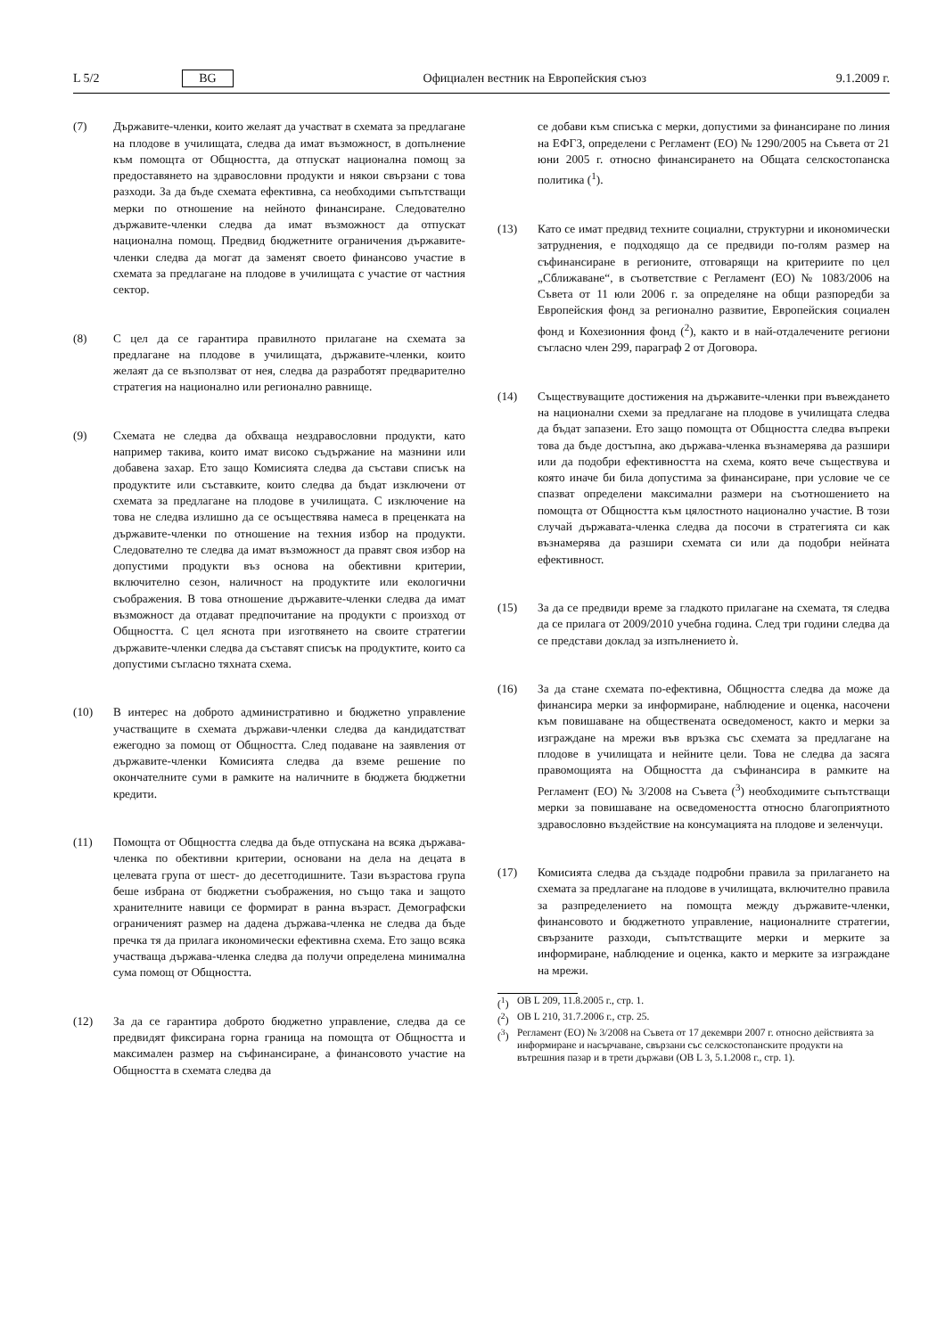L 5/2 BG Официален вестник на Европейския съюз 9.1.2009 г.
(7) Държавите-членки, които желаят да участват в схемата за предлагане на плодове в училищата, следва да имат възможност, в допълнение към помощта от Общността, да отпускат национална помощ за предоставянето на здравословни продукти и някои свързани с това разходи. За да бъде схемата ефективна, са необходими съпътстващи мерки по отношение на нейното финансиране. Следователно държавите-членки следва да имат възможност да отпускат национална помощ. Предвид бюджетните ограничения държавите-членки следва да могат да заменят своето финансово участие в схемата за предлагане на плодове в училищата с участие от частния сектор.
(8) С цел да се гарантира правилното прилагане на схемата за предлагане на плодове в училищата, държавите-членки, които желаят да се възползват от нея, следва да разработят предварително стратегия на национално или регионално равнище.
(9) Схемата не следва да обхваща нездравословни продукти, като например такива, които имат високо съдържание на мазнини или добавена захар. Ето защо Комисията следва да състави списък на продуктите или съставките, които следва да бъдат изключени от схемата за предлагане на плодове в училищата. С изключение на това не следва излишно да се осъществява намеса в преценката на държавите-членки по отношение на техния избор на продукти. Следователно те следва да имат възможност да правят своя избор на допустими продукти въз основа на обективни критерии, включително сезон, наличност на продуктите или екологични съображения. В това отношение държавите-членки следва да имат възможност да отдават предпочитание на продукти с произход от Общността. С цел яснота при изготвянето на своите стратегии държавите-членки следва да съставят списък на продуктите, които са допустими съгласно тяхната схема.
(10) В интерес на доброто административно и бюджетно управление участващите в схемата държави-членки следва да кандидатстват ежегодно за помощ от Общността. След подаване на заявления от държавите-членки Комисията следва да вземе решение по окончателните суми в рамките на наличните в бюджета бюджетни кредити.
(11) Помощта от Общността следва да бъде отпускана на всяка държава-членка по обективни критерии, основани на дела на децата в целевата група от шест- до десетгодишните. Тази възрастова група беше избрана от бюджетни съображения, но също така и защото хранителните навици се формират в ранна възраст. Демографски ограниченият размер на дадена държава-членка не следва да бъде пречка тя да прилага икономически ефективна схема. Ето защо всяка участваща държава-членка следва да получи определена минимална сума помощ от Общността.
(12) За да се гарантира доброто бюджетно управление, следва да се предвидят фиксирана горна граница на помощта от Общността и максимален размер на съфинансиране, а финансовото участие на Общността в схемата следва да
се добави към списъка с мерки, допустими за финансиране по линия на ЕФГЗ, определени с Регламент (ЕО) № 1290/2005 на Съвета от 21 юни 2005 г. относно финансирането на Общата селскостопанска политика (<sup>1</sup>).
(13) Като се имат предвид техните социални, структурни и икономически затруднения, е подходящо да се предвиди по-голям размер на съфинансиране в регионите, отговарящи на критериите по цел „Сближаване“, в съответствие с Регламент (ЕО) № 1083/2006 на Съвета от 11 юли 2006 г. за определяне на общи разпоредби за Европейския фонд за регионално развитие, Европейския социален фонд и Кохезионния фонд (<sup>2</sup>), както и в най-отдалечените региони съгласно член 299, параграф 2 от Договора.
(14) Съществуващите достижения на държавите-членки при въвеждането на национални схеми за предлагане на плодове в училищата следва да бъдат запазени. Ето защо помощта от Общността следва въпреки това да бъде достъпна, ако държава-членка възнамерява да разшири или да подобри ефективността на схема, която вече съществува и която иначе би била допустима за финансиране, при условие че се спазват определени максимални размери на съотношението на помощта от Общността към цялостното национално участие. В този случай държавата-членка следва да посочи в стратегията си как възнамерява да разшири схемата си или да подобри нейната ефективност.
(15) За да се предвиди време за гладкото прилагане на схемата, тя следва да се прилага от 2009/2010 учебна година. След три години следва да се представи доклад за изпълнението ѝ.
(16) За да стане схемата по-ефективна, Общността следва да може да финансира мерки за информиране, наблюдение и оценка, насочени към повишаване на обществената осведоменост, както и мерки за изграждане на мрежи във връзка със схемата за предлагане на плодове в училищата и нейните цели. Това не следва да засяга правомощията на Общността да съфинансира в рамките на Регламент (ЕО) № 3/2008 на Съвета (<sup>3</sup>) необходимите съпътстващи мерки за повишаване на осведомеността относно благоприятното здравословно въздействие на консумацията на плодове и зеленчуци.
(17) Комисията следва да създаде подробни правила за прилагането на схемата за предлагане на плодове в училищата, включително правила за разпределението на помощта между държавите-членки, финансовото и бюджетното управление, националните стратегии, свързаните разходи, съпътстващите мерки и мерките за информиране, наблюдение и оценка, както и мерките за изграждане на мрежи.
(<sup>1</sup>) ОВ L 209, 11.8.2005 г., стр. 1.
(<sup>2</sup>) ОВ L 210, 31.7.2006 г., стр. 25.
(<sup>3</sup>) Регламент (ЕО) № 3/2008 на Съвета от 17 декември 2007 г. относно действията за информиране и насърчаване, свързани със селскостопанските продукти на вътрешния пазар и в трети държави (ОВ L 3, 5.1.2008 г., стр. 1).